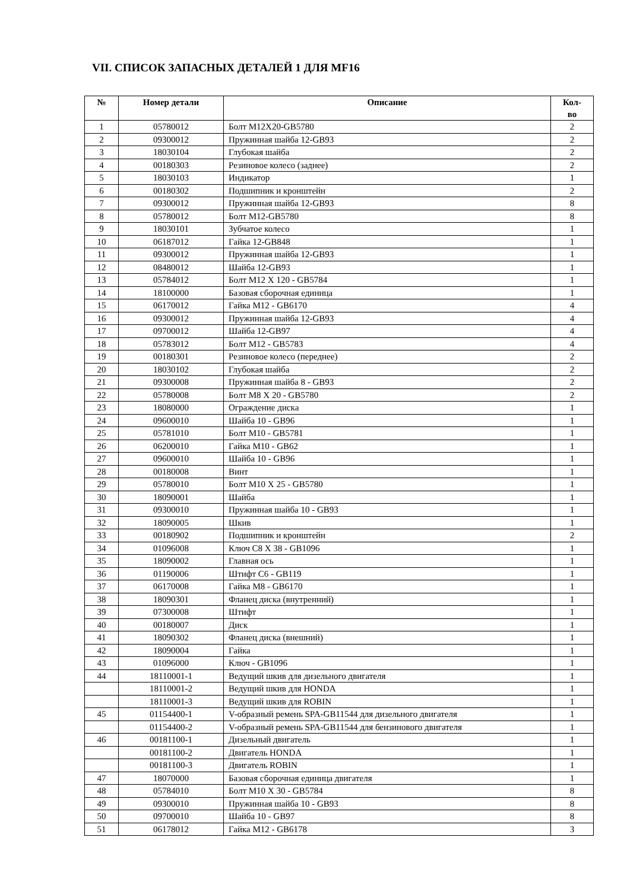VII. СПИСОК ЗАПАСНЫХ ДЕТАЛЕЙ 1 ДЛЯ MF16
| № | Номер детали | Описание | Кол- во |
| --- | --- | --- | --- |
| 1 | 05780012 | Болт M12X20-GB5780 | 2 |
| 2 | 09300012 | Пружинная шайба 12-GB93 | 2 |
| 3 | 18030104 | Глубокая шайба | 2 |
| 4 | 00180303 | Резиновое колесо (заднее) | 2 |
| 5 | 18030103 | Индикатор | 1 |
| 6 | 00180302 | Подшипник и кронштейн | 2 |
| 7 | 09300012 | Пружинная шайба 12-GB93 | 8 |
| 8 | 05780012 | Болт M12-GB5780 | 8 |
| 9 | 18030101 | Зубчатое колесо | 1 |
| 10 | 06187012 | Гайка 12-GB848 | 1 |
| 11 | 09300012 | Пружинная шайба 12-GB93 | 1 |
| 12 | 08480012 | Шайба 12-GB93 | 1 |
| 13 | 05784012 | Болт M12 X 120 - GB5784 | 1 |
| 14 | 18100000 | Базовая сборочная единица | 1 |
| 15 | 06170012 | Гайка M12 - GB6170 | 4 |
| 16 | 09300012 | Пружинная шайба 12-GB93 | 4 |
| 17 | 09700012 | Шайба 12-GB97 | 4 |
| 18 | 05783012 | Болт M12 - GB5783 | 4 |
| 19 | 00180301 | Резиновое колесо (переднее) | 2 |
| 20 | 18030102 | Глубокая шайба | 2 |
| 21 | 09300008 | Пружинная шайба 8 - GB93 | 2 |
| 22 | 05780008 | Болт M8 X 20 - GB5780 | 2 |
| 23 | 18080000 | Ограждение диска | 1 |
| 24 | 09600010 | Шайба 10 - GB96 | 1 |
| 25 | 05781010 | Болт M10 - GB5781 | 1 |
| 26 | 06200010 | Гайка M10 - GB62 | 1 |
| 27 | 09600010 | Шайба 10 - GB96 | 1 |
| 28 | 00180008 | Винт | 1 |
| 29 | 05780010 | Болт M10 X 25 - GB5780 | 1 |
| 30 | 18090001 | Шайба | 1 |
| 31 | 09300010 | Пружинная шайба 10 - GB93 | 1 |
| 32 | 18090005 | Шкив | 1 |
| 33 | 00180902 | Подшипник и кронштейн | 2 |
| 34 | 01096008 | Ключ C8 X 38 - GB1096 | 1 |
| 35 | 18090002 | Главная ось | 1 |
| 36 | 01190006 | Штифт C6 - GB119 | 1 |
| 37 | 06170008 | Гайка M8 - GB6170 | 1 |
| 38 | 18090301 | Фланец диска (внутренний) | 1 |
| 39 | 07300008 | Штифт | 1 |
| 40 | 00180007 | Диск | 1 |
| 41 | 18090302 | Фланец диска (внешний) | 1 |
| 42 | 18090004 | Гайка | 1 |
| 43 | 01096000 | Ключ - GB1096 | 1 |
| 44 | 18110001-1 | Ведущий шкив для дизельного двигателя | 1 |
| | 18110001-2 | Ведущий шкив для HONDA | 1 |
| | 18110001-3 | Ведущий шкив для ROBIN | 1 |
| 45 | 01154400-1 | V-образный ремень SPA-GB11544 для дизельного двигателя | 1 |
| | 01154400-2 | V-образный ремень SPA-GB11544 для бензинового двигателя | 1 |
| 46 | 00181100-1 | Дизельный двигатель | 1 |
| | 00181100-2 | Двигатель HONDA | 1 |
| | 00181100-3 | Двигатель ROBIN | 1 |
| 47 | 18070000 | Базовая сборочная единица двигателя | 1 |
| 48 | 05784010 | Болт M10 X 30 - GB5784 | 8 |
| 49 | 09300010 | Пружинная шайба 10 - GB93 | 8 |
| 50 | 09700010 | Шайба 10 - GB97 | 8 |
| 51 | 06178012 | Гайка M12 - GB6178 | 3 |